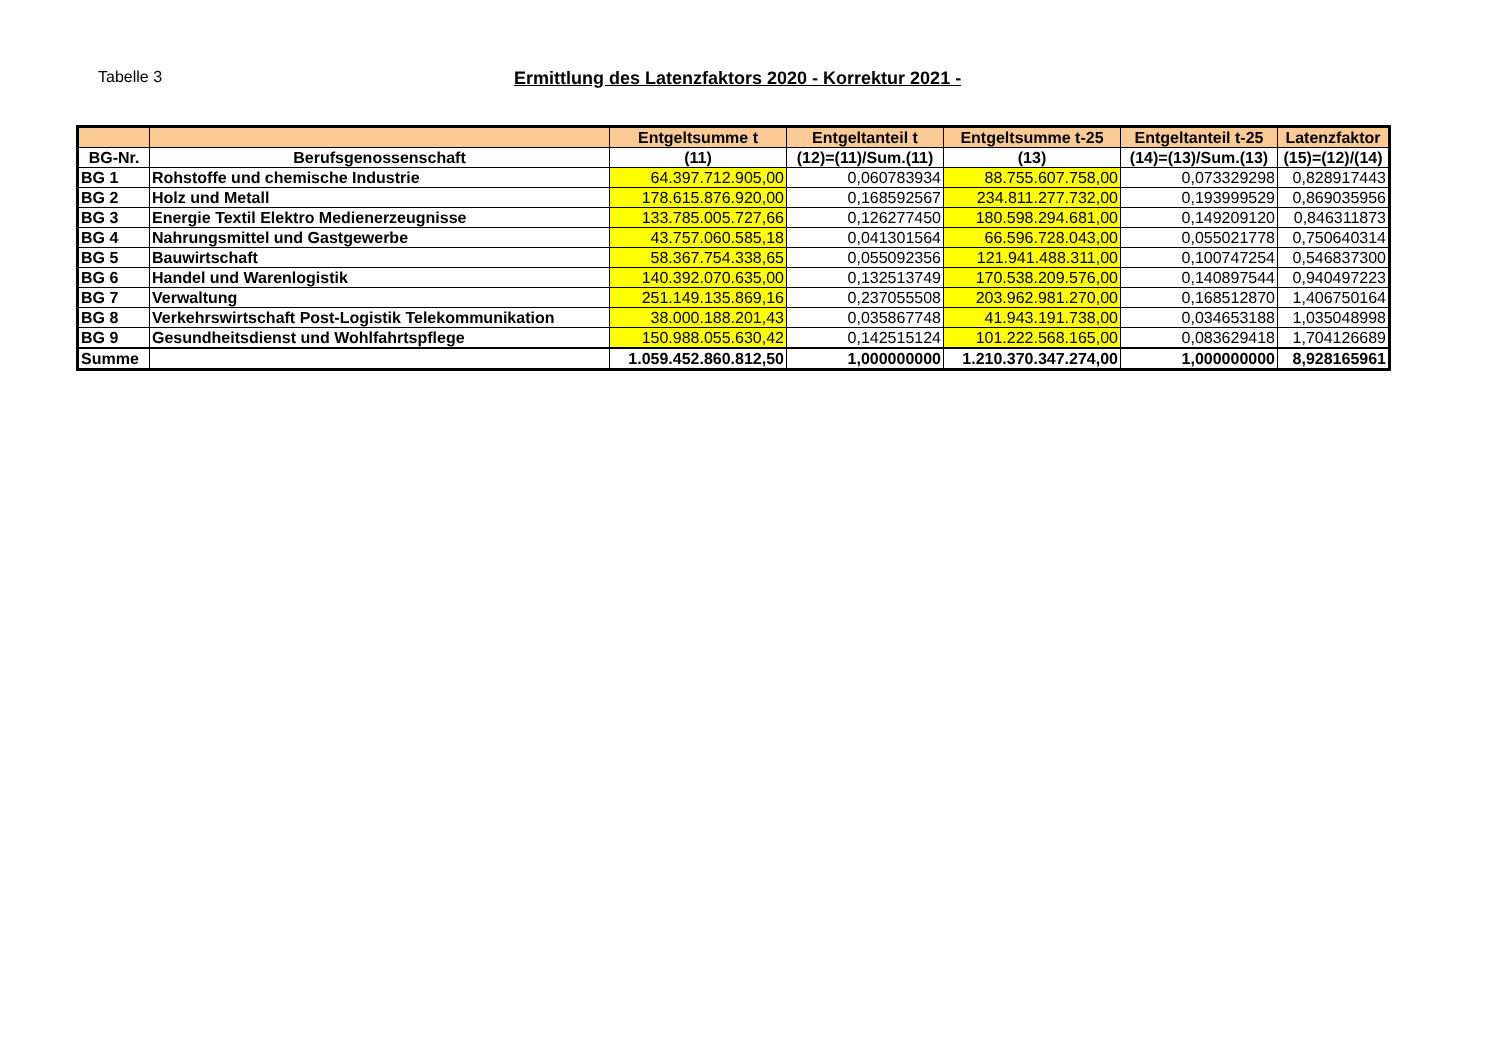Tabelle 3
Ermittlung des Latenzfaktors 2020 - Korrektur 2021 -
| | | Entgeltsumme t | Entgeltanteil t | Entgeltsumme t-25 | Entgeltanteil t-25 | Latenzfaktor |
| --- | --- | --- | --- | --- | --- | --- |
| BG-Nr. | Berufsgenossenschaft | (11) | (12)=(11)/Sum.(11) | (13) | (14)=(13)/Sum.(13) | (15)=(12)/(14) |
| BG 1 | Rohstoffe und chemische Industrie | 64.397.712.905,00 | 0,060783934 | 88.755.607.758,00 | 0,073329298 | 0,828917443 |
| BG 2 | Holz und Metall | 178.615.876.920,00 | 0,168592567 | 234.811.277.732,00 | 0,193999529 | 0,869035956 |
| BG 3 | Energie Textil Elektro Medienerzeugnisse | 133.785.005.727,66 | 0,126277450 | 180.598.294.681,00 | 0,149209120 | 0,846311873 |
| BG 4 | Nahrungsmittel und Gastgewerbe | 43.757.060.585,18 | 0,041301564 | 66.596.728.043,00 | 0,055021778 | 0,750640314 |
| BG 5 | Bauwirtschaft | 58.367.754.338,65 | 0,055092356 | 121.941.488.311,00 | 0,100747254 | 0,546837300 |
| BG 6 | Handel und Warenlogistik | 140.392.070.635,00 | 0,132513749 | 170.538.209.576,00 | 0,140897544 | 0,940497223 |
| BG 7 | Verwaltung | 251.149.135.869,16 | 0,237055508 | 203.962.981.270,00 | 0,168512870 | 1,406750164 |
| BG 8 | Verkehrswirtschaft Post-Logistik Telekommunikation | 38.000.188.201,43 | 0,035867748 | 41.943.191.738,00 | 0,034653188 | 1,035048998 |
| BG 9 | Gesundheitsdienst und Wohlfahrtspflege | 150.988.055.630,42 | 0,142515124 | 101.222.568.165,00 | 0,083629418 | 1,704126689 |
| Summe | | 1.059.452.860.812,50 | 1,000000000 | 1.210.370.347.274,00 | 1,000000000 | 8,928165961 |